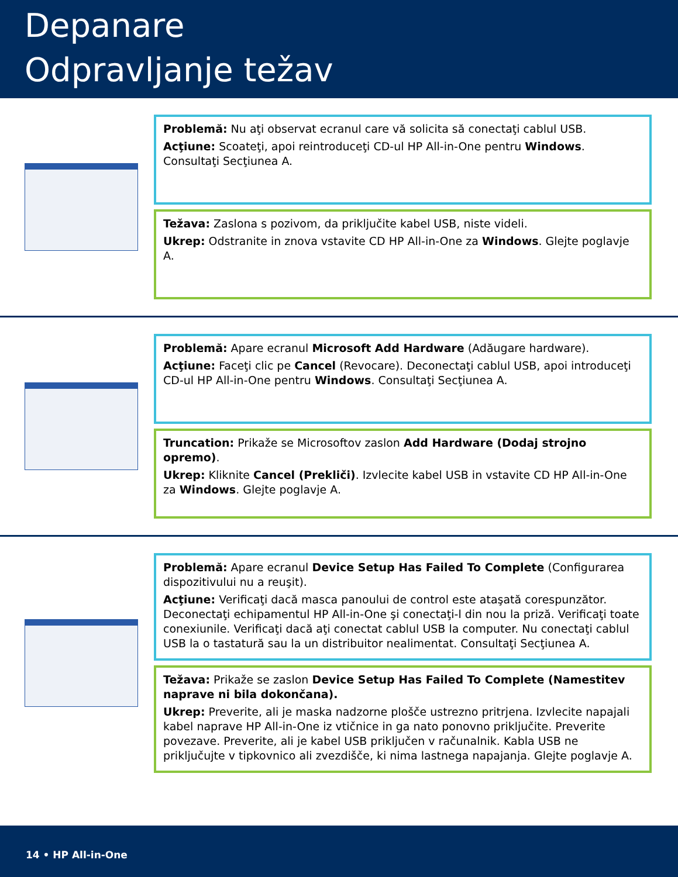Depanare
Odpravljanje težav
Problemă: Nu aţi observat ecranul care vă solicita să conectaţi cablul USB.
Acţiune: Scoateţi, apoi reintroduceţi CD-ul HP All-in-One pentru Windows. Consultaţi Secţiunea A.
Težava: Zaslona s pozivom, da priključite kabel USB, niste videli.
Ukrep: Odstranite in znova vstavite CD HP All-in-One za Windows. Glejte poglavje A.
Problemă: Apare ecranul Microsoft Add Hardware (Adăugare hardware).
Acţiune: Faceţi clic pe Cancel (Revocare). Deconectaţi cablul USB, apoi introduceţi CD-ul HP All-in-One pentru Windows. Consultaţi Secţiunea A.
Truncation: Prikaže se Microsoftov zaslon Add Hardware (Dodaj strojno opremo).
Ukrep: Kliknite Cancel (Prekliči). Izvlecite kabel USB in vstavite CD HP All-in-One za Windows. Glejte poglavje A.
Problemă: Apare ecranul Device Setup Has Failed To Complete (Configurarea dispozitivului nu a reuşit).
Acţiune: Verificaţi dacă masca panoului de control este ataşată corespunzător. Deconectaţi echipamentul HP All-in-One şi conectaţi-l din nou la priză. Verificaţi toate conexiunile. Verificaţi dacă aţi conectat cablul USB la computer. Nu conectaţi cablul USB la o tastatură sau la un distribuitor nealimentat. Consultaţi Secţiunea A.
Težava: Prikaže se zaslon Device Setup Has Failed To Complete (Namestitev naprave ni bila dokončana).
Ukrep: Preverite, ali je maska nadzorne plošče ustrezno pritrjena. Izvlecite napajali kabel naprave HP All-in-One iz vtičnice in ga nato ponovno priključite. Preverite povezave. Preverite, ali je kabel USB priključen v računalnik. Kabla USB ne priključujte v tipkovnico ali zvezdišče, ki nima lastnega napajanja. Glejte poglavje A.
14 • HP All-in-One